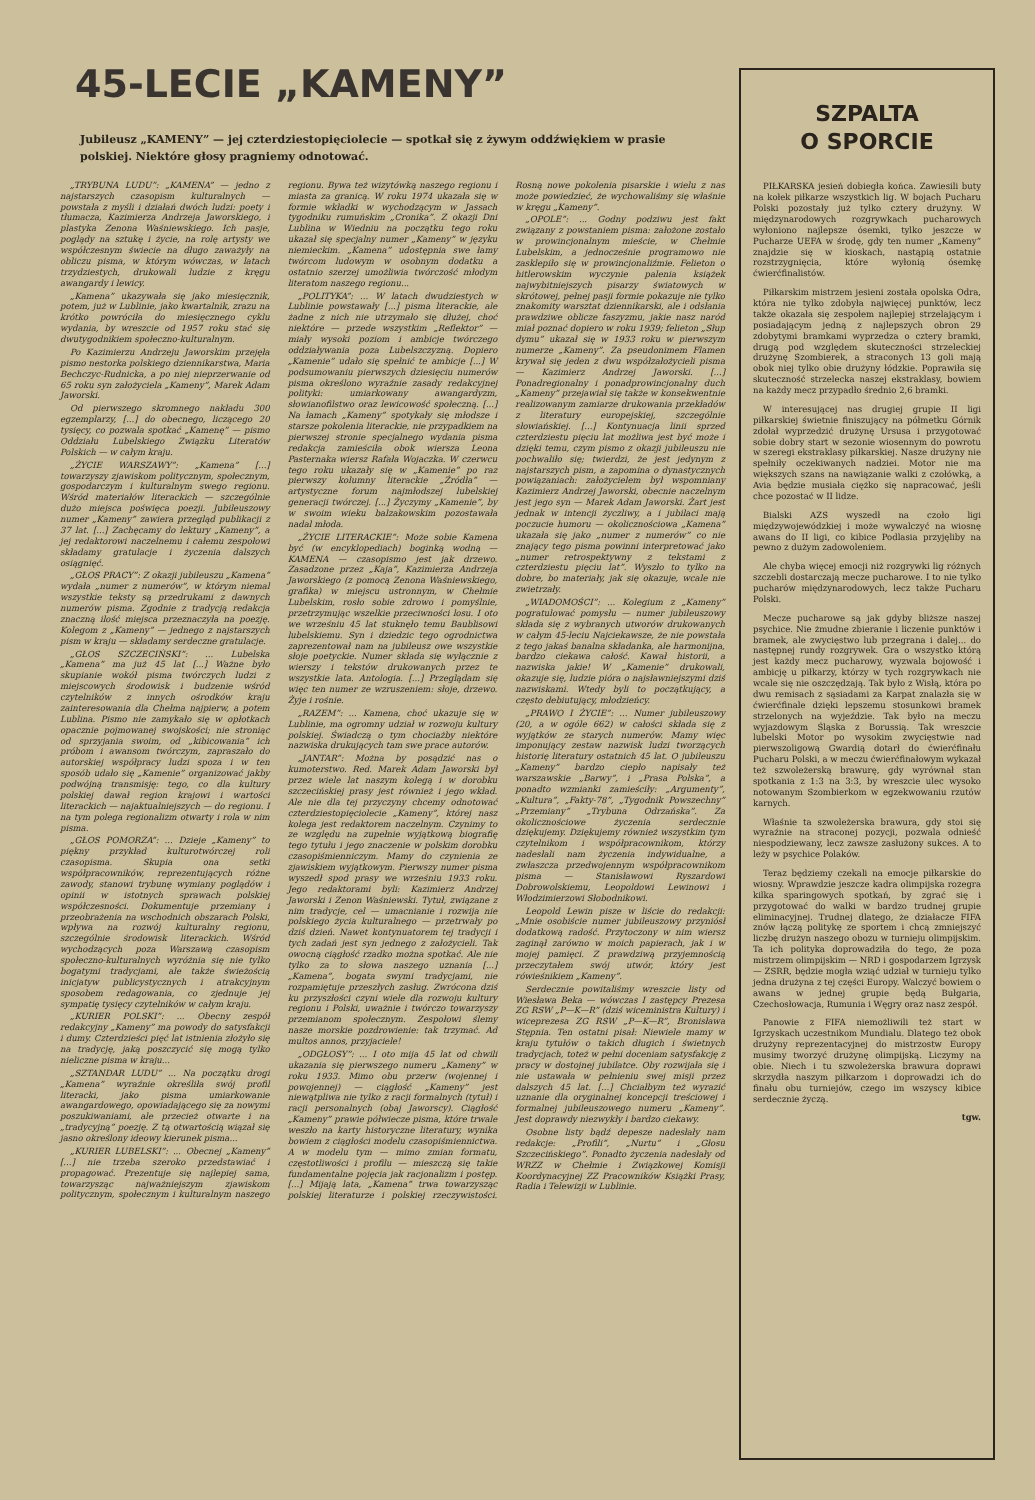45-LECIE „KAMENY”
Jubileusz „KAMENY” — jej czterdziestopięciolecie — spotkał się z żywym oddźwiękiem w prasie polskiej. Niektóre głosy pragniemy odnotować.
„TRYBUNA LUDU”: „KAMENA” — jedno z najstarszych czasopism kulturalnych — powstała z myśli i działań dwóch ludzi: poety i tłumacza, Kazimierza Andrzeja Jaworskiego, i plastyka Zenona Waśniewskiego. Ich pasje, poglądy na sztukę i życie, na rolę artysty we współczesnym świecie na długo zaważyły na obliczu pisma, w którym wówczas, w latach trzydziestych, drukowali ludzie z kręgu awangardy i lewicy.
„Kamena” ukazywała się jako miesięcznik, potem, już w Lublinie, jako kwartalnik, zrazu na krótko powróciła do miesięcznego cyklu wydania, by wreszcie od 1957 roku stać się dwutygodnikiem społeczno-kulturalnym.
Po Kazimierzu Andrzeju Jaworskim przejęła pismo nestorka polskiego dziennikarstwa, Maria Bechczyc-Rudnicka, a po niej nieprzerwanie od 65 roku syn założyciela „Kameny”, Marek Adam Jaworski.
Od pierwszego skromnego nakładu 300 egzemplarzy, [...] do obecnego, liczącego 20 tysięcy, co pozwala spotkać „Kamenę” — pismo Oddziału Lubelskiego Związku Literatów Polskich — w całym kraju.
„ŻYCIE WARSZAWY”: „Kamena” [...] towarzyszy zjawiskom politycznym, społecznym, gospodarczym i kulturalnym swego regionu. Wśród materiałów literackich — szczególnie dużo miejsca poświęca poezji. Jubileuszowy numer „Kameny” zawiera przegląd publikacji z 37 lat. [...] Zachęcamy do lektury „Kameny”, a jej redaktorowi naczelnemu i całemu zespołowi składamy gratulacje i życzenia dalszych osiągnięć.
„GŁOS PRACY”: Z okazji jubileuszu „Kamena” wydała „numer z numerów”, w którym niemal wszystkie teksty są przedrukami z dawnych numerów pisma. Zgodnie z tradycją redakcja znaczną ilość miejsca przeznaczyła na poezję. Kolegom z „Kameny” — jednego z najstarszych pism w kraju — składamy serdeczne gratulacje.
„GŁOS SZCZECIŃSKI”: ... Lubelska „Kamena” ma już 45 lat [...] Ważne było skupianie wokół pisma twórczych ludzi z miejscowych środowisk i budzenie wśród czytelników z innych ośrodków kraju zainteresowania dla Chełma najpierw, a potem Lublina. Pismo nie zamykało się w opłotkach opacznie pojmowanej swojskości; nie stroniąc od sprzyjania swoim, od „kibicowania” ich próbom i awansom twórczym, zapraszało do autorskiej współpracy ludzi spoza i w ten sposób udało się „Kamenie” organizować jakby podwójną transmisję: tego, co dla kultury polskiej dawał region krajowi i wartości literackich — najaktualniejszych — do regionu. I na tym polega regionalizm otwarty i rola w nim pisma.
„GŁOS POMORZA”: ... Dzieje „Kameny” to piękny przykład kulturotwórczej roli czasopisma. Skupia ona setki współpracowników, reprezentujących różne zawody, stanowi trybunę wymiany poglądów i opinii w istotnych sprawach polskiej współczesności. Dokumentuje przemiany i przeobrażenia na wschodnich obszarach Polski, wpływa na rozwój kulturalny regionu, szczególnie środowisk literackich. Wśród wychodzących poza Warszawą czasopism społeczno-kulturalnych wyróżnia się nie tylko bogatymi tradycjami, ale także świeżością inicjatyw publicystycznych i atrakcyjnym sposobem redagowania, co zjednuje jej sympatię tysięcy czytelników w całym kraju.
„KURIER POLSKI”: ... Obecny zespół redakcyjny „Kameny” ma powody do satysfakcji i dumy. Czterdzieści pięć lat istnienia złożyło się na tradycję, jaką poszczycić się mogą tylko nieliczne pisma w kraju...
„SZTANDAR LUDU” ... Na początku drogi „Kamena” wyraźnie określiła swój profil literacki, jako pisma umiarkowanie awangardowego, opowiadającego się za nowymi poszukiwaniami, ale przecież otwarte i na „tradycyjną” poezję. Z tą otwartością wiązał się jasno określony ideowy kierunek pisma...
„KURIER LUBELSKI”: ... Obecnej „Kameny” [...] nie trzeba szeroko przedstawiać i propagować. Prezentuje się najlepiej sama, towarzysząc najważniejszym zjawiskom politycznym, społecznym i kulturalnym naszego regionu. Bywa też wizytówką naszego regionu i miasta za granicą. W roku 1974 ukazała się w formie wkładki w wychodzącym w Jassach tygodniku rumuńskim „Cronika”. Z okazji Dni Lublina w Wiedniu na początku tego roku ukazał się specjalny numer „Kameny” w języku niemieckim. „Kamena” udostępnia swe łamy twórcom ludowym w osobnym dodatku a ostatnio szerzej umożliwia twórczość młodym literatom naszego regionu...
„POLITYKA”: ... W latach dwudziestych w Lublinie powstawały [...] pisma literackie, ale żadne z nich nie utrzymało się dłużej, choć niektóre — przede wszystkim „Reflektor” — miały wysoki poziom i ambicje twórczego oddziaływania poza Lubelszczyzną. Dopiero „Kamenie” udało się spełnić te ambicje [...] W podsumowaniu pierwszych dziesięciu numerów pisma określono wyraźnie zasady redakcyjnej polityki: umiarkowany awangardyzm, słowianofilstwo oraz lewicowość społeczną. [...] Na łamach „Kameny” spotykały się młodsze i starsze pokolenia literackie, nie przypadkiem na pierwszej stronie specjalnego wydania pisma redakcja zamieściła obok wiersza Leona Pasternaka wiersz Rafała Wojaczka. W czerwcu tego roku ukazały się w „Kamenie” po raz pierwszy kolumny literackie „Źródła” — artystyczne forum najmłodszej lubelskiej generacji twórczej. [...] Życzymy „Kamenie”, by w swoim wieku balzakowskim pozostawała nadal młoda.
„ŻYCIE LITERACKIE”: Może sobie Kamena być (w encyklopediach) boginką wodną — KAMENA — czasopismo jest jak drzewo. Zasadzone przez „Kaja”, Kazimierza Andrzeja Jaworskiego (z pomocą Zenona Waśniewskiego, grafika) w miejscu ustronnym, w Chełmie Lubelskim, rosło sobie zdrowo i pomyślnie, przetrzymując wszelkie przeciwności losu. I oto we wrześniu 45 lat stuknęło temu Baublisowi lubelskiemu. Syn i dziedzic tego ogrodnictwa zaprezentował nam na jubileusz owe wszystkie słoje poetyckie. Numer składa się wyłącznie z wierszy i tekstów drukowanych przez te wszystkie lata. Antologia. [...] Przeglądam się więc ten numer ze wzruszeniem: słoje, drzewo. Żyje i rośnie.
„RAZEM”: ... Kamena, choć ukazuje się w Lublinie, ma ogromny udział w rozwoju kultury polskiej. Świadczą o tym chociażby niektóre nazwiska drukujących tam swe prace autorów.
„JANTAR”: Można by posądzić nas o kumoterstwo. Red. Marek Adam Jaworski był przez wiele lat naszym kolegą i w dorobku szczecińskiej prasy jest również i jego wkład. Ale nie dla tej przyczyny chcemy odnotować czterdziestopięciolecie „Kameny”, której nasz kolega jest redaktorem naczelnym. Czynimy to ze względu na zupełnie wyjątkową biografię tego tytułu i jego znaczenie w polskim dorobku czasopiśmienniczym. Mamy do czynienia ze zjawiskiem wyjątkowym. Pierwszy numer pisma wyszedł spod prasy we wrześniu 1933 roku. Jego redaktorami byli: Kazimierz Andrzej Jaworski i Zenon Waśniewski. Tytuł, związane z nim tradycje, cel — umacnianie i rozwija nie polskiego życia kulturalnego — przetrwały po dziś dzień. Nawet kontynuatorem tej tradycji i tych zadań jest syn jednego z założycieli. Tak owocną ciągłość rzadko można spotkać. Ale nie tylko za to słowa naszego uznania [...] „Kamena”, bogata swymi tradycjami, nie rozpamiętuje przeszłych zasług. Zwrócona dziś ku przyszłości czyni wiele dla rozwoju kultury regionu i Polski, uważnie i twórczo towarzyszy przemianom społecznym. Zespołowi ślemy nasze morskie pozdrowienie: tak trzymać. Ad multos annos, przyjaciele!
„ODGŁOSY”: ... I oto mija 45 lat od chwili ukazania się pierwszego numeru „Kameny” w roku 1933. Mimo obu przerw (wojennej i powojennej) — ciągłość „Kameny” jest niewątpliwa nie tylko z racji formalnych (tytuł) i racji personalnych (obaj Jaworscy). Ciągłość „Kameny” prawie półwiecze pisma, które trwale weszło na karty historyczne literatury, wynika bowiem z ciągłości modelu czasopiśmiennictwa. A w modelu tym — mimo zmian formatu, częstotliwości i profilu — mieszczą się takie fundamentalne pojęcia jak racjonalizm i postęp. [...] Mijają lata, „Kamena” trwa towarzysząc polskiej literaturze i polskiej rzeczywistości. Rosną nowe pokolenia pisarskie i wielu z nas może powiedzieć, że wychowaliśmy się właśnie w kręgu „Kameny”.
„OPOLE”: ... Godny podziwu jest fakt związany z powstaniem pisma: założone zostało w prowincjonalnym mieście, w Chełmie Lubelskim, a jednocześnie programowo nie zasklepiło się w prowincjonaliźmie. Felieton o hitlerowskim wyczynie palenia książek najwybitniejszych pisarzy światowych w skrótowej, pełnej pasji formie pokazuje nie tylko znakomity warsztat dziennikarski, ale i odsłania prawdziwe oblicze faszyzmu, jakie nasz naród miał poznać dopiero w roku 1939; felieton „Słup dymu” ukazał się w 1933 roku w pierwszym numerze „Kameny”. Za pseudonimem Flamen krywał się jeden z dwu współzałożycieli pisma — Kazimierz Andrzej Jaworski. [...] Ponadregionalny i ponadprowincjonalny duch „Kameny” przejawiał się także w konsekwentnie realizowanym zamiarze drukowania przekładów z literatury europejskiej, szczególnie słowiańskiej. [...] Kontynuacja linii sprzed czterdziestu pięciu lat możliwa jest być może i dzięki temu, czym pismo z okazji jubileuszu nie pochwaliło się; twierdzi, że jest jedynym z najstarszych pism, a zapomina o dynastycznych powiązaniach: założycielem był wspomniany Kazimierz Andrzej Jaworski, obecnie naczelnym jest jego syn — Marek Adam Jaworski. Żart jest jednak w intencji życzliwy, a i jubilaci mają poczucie humoru — okolicznościowa „Kamena” ukazała się jako „numer z numerów” co nie znający tego pisma powinni interpretować jako „numer retrospektywny z tekstami z czterdziestu pięciu lat”. Wyszło to tylko na dobre, bo materiały, jak się okazuje, wcale nie zwietrzały.
„WIADOMOŚCI”: ... Kolegium z „Kameny” pogratulować pomysłu — numer jubileuszowy składa się z wybranych utworów drukowanych w całym 45-leciu Najciekawsze, że nie powstała z tego jakaś banalna składanka, ale harmonijna, bardzo ciekawa całość. Kawał historii, a nazwiska jakie! W „Kamenie” drukowali, okazuje się, ludzie pióra o najsławniejszymi dziś nazwiskami. Wtedy byli to początkujący, a często debiutujący, młodzieńcy.
„PRAWO I ŻYCIE”: ... Numer jubileuszowy (20, a w ogóle 662) w całości składa się z wyjątków ze starych numerów. Mamy więc imponujący zestaw nazwisk ludzi tworzących historię literatury ostatnich 45 lat. O jubileuszu „Kameny” bardzo ciepło napisały też warszawskie „Barwy”, i „Prasa Polska”, a ponadto wzmianki zamieściły: „Argumenty”, „Kultura”, „Fakty-78”, „Tygodnik Powszechny” „Przemiany” „Trybuna Odrzańska”. Za okolicznościowe życzenia serdecznie dziękujemy. Dziękujemy również wszystkim tym czytelnikom i współpracownikom, którzy nadesłali nam życzenia indywidualne, a zwłaszcza przedwojennym współpracownikom pisma — Stanisławowi Ryszardowi Dobrowolskiemu, Leopoldowi Lewinowi i Włodzimierzowi Słobodnikowi.
Leopold Lewin pisze w liście do redakcji: „Mnie osobiście numer jubileuszowy przyniósł dodatkową radość. Przytoczony w nim wiersz zaginął zarówno w moich papierach, jak i w mojej pamięci. Z prawdziwą przyjemnością przeczytałem swój utwór, który jest rówieśnikiem „Kameny”.
Serdecznie powitaliśmy wreszcie listy od Wiesława Beka — wówczas I zastępcy Prezesa ZG RSW „P—K—R” (dziś wiceministra Kultury) i wiceprezesa ZG RSW „P—K—R”, Bronisława Stępnia. Ten ostatni pisał: Niewiele mamy w kraju tytułów o takich długich i świetnych tradycjach, toteż w pełni doceniam satysfakcję z pracy w dostojnej jubilatce. Oby rozwijała się i nie ustawała w pełnieniu swej misji przez dalszych 45 lat. [...] Chciałbym też wyrazić uznanie dla oryginalnej koncepcji treściowej i formalnej jubileuszowego numeru „Kameny”. Jest doprawdy niezwykły i bardzo ciekawy.
Osobne listy bądź depesze nadesłały nam redakcje: „Profili”, „Nurtu” i „Głosu Szczecińskiego”. Ponadto życzenia nadesłały od WRZZ w Chełmie i Związkowej Komisji Koordynacyjnej ZZ Pracowników Książki Prasy, Radia i Telewizji w Lublinie.
SZPALTA
O SPORCIE
PIŁKARSKA jesień dobiegła końca. Zawiesili buty na kołek piłkarze wszystkich lig. W bojach Pucharu Polski pozostały już tylko cztery drużyny. W międzynarodowych rozgrywkach pucharowych wyłoniono najlepsze ósemki, tylko jeszcze w Pucharze UEFA w środę, gdy ten numer „Kameny” znajdzie się w kioskach, nastąpią ostatnie rozstrzygnięcia, które wyłonią ósemkę ćwierćfinalistów.
Piłkarskim mistrzem jesieni została opolska Odra, która nie tylko zdobyła najwięcej punktów, lecz także okazała się zespołem najlepiej strzelającym i posiadającym jedną z najlepszych obron 29 zdobytymi bramkami wyprzedza o cztery bramki, drugą pod względem skuteczności strzeleckiej drużynę Szombierek, a straconych 13 goli mają obok niej tylko obie drużyny łódzkie. Poprawiła się skuteczność strzelecka naszej ekstraklasy, bowiem na każdy mecz przypadło średnio 2,6 bramki.
W interesującej nas drugiej grupie II ligi piłkarskiej świetnie finiszujący na półmetku Górnik zdołał wyprzedzić drużynę Ursusa i przygotować sobie dobry start w sezonie wiosennym do powrotu w szeregi ekstraklasy piłkarskiej. Nasze drużyny nie spełniły oczekiwanych nadziei. Motor nie ma większych szans na nawiązanie walki z czołówką, a Avia będzie musiała ciężko się napracować, jeśli chce pozostać w II lidze.
Bialski AZS wyszedł na czoło ligi międzywojewódzkiej i może wywalczyć na wiosnę awans do II ligi, co kibice Podlasia przyjęliby na pewno z dużym zadowoleniem.
Ale chyba więcej emocji niż rozgrywki lig różnych szczebli dostarczają mecze pucharowe. I to nie tylko pucharów międzynarodowych, lecz także Pucharu Polski.
Mecze pucharowe są jak gdyby bliższe naszej psychice. Nie żmudne zbieranie i liczenie punktów i bramek, ale zwycięstwo lub przegrana i dalej... do następnej rundy rozgrywek. Gra o wszystko którą jest każdy mecz pucharowy, wyzwala bojowość i ambicję u piłkarzy, którzy w tych rozgrywkach nie wcale się nie oszczędzają. Tak było z Wisłą, która po dwu remisach z sąsiadami za Karpat znalazła się w ćwierćfinale dzięki lepszemu stosunkowi bramek strzelonych na wyjeździe. Tak było na meczu wyjazdowym Śląska z Borussią. Tak wreszcie lubelski Motor po wysokim zwycięstwie nad pierwszoligową Gwardią dotarł do ćwierćfinału Pucharu Polski, a w meczu ćwierćfinałowym wykazał też szwoleżerską brawurę, gdy wyrównał stan spotkania z 1:3 na 3:3, by wreszcie ulec wysoko notowanym Szombierkom w egzekwowaniu rzutów karnych.
Właśnie ta szwoleżerska brawura, gdy stoi się wyraźnie na straconej pozycji, pozwala odnieść niespodziewany, lecz zawsze zasłużony sukces. A to leży w psychice Polaków.
Teraz będziemy czekali na emocje piłkarskie do wiosny. Wprawdzie jeszcze kadra olimpijska rozegra kilka sparingowych spotkań, by zgrać się i przygotować do walki w bardzo trudnej grupie eliminacyjnej. Trudnej dlatego, że działacze FIFA znów łączą politykę ze sportem i chcą zmniejszyć liczbę drużyn naszego obozu w turnieju olimpijskim. Ta ich polityka doprowadziła do tego, że poza mistrzem olimpijskim — NRD i gospodarzem Igrzysk — ZSRR, będzie mogła wziąć udział w turnieju tylko jedna drużyna z tej części Europy. Walczyć bowiem o awans w jednej grupie będą Bułgaria, Czechosłowacja, Rumunia i Węgry oraz nasz zespół.
Panowie z FIFA niemożliwili też start w Igrzyskach uczestnikom Mundialu. Dlatego też obok drużyny reprezentacyjnej do mistrzostw Europy musimy tworzyć drużynę olimpijską. Liczymy na obie. Niech i tu szwoleżerska brawura doprawi skrzydła naszym piłkarzom i doprowadzi ich do finału obu turniejów, czego im wszyscy kibice serdecznie życzą.
tgw.